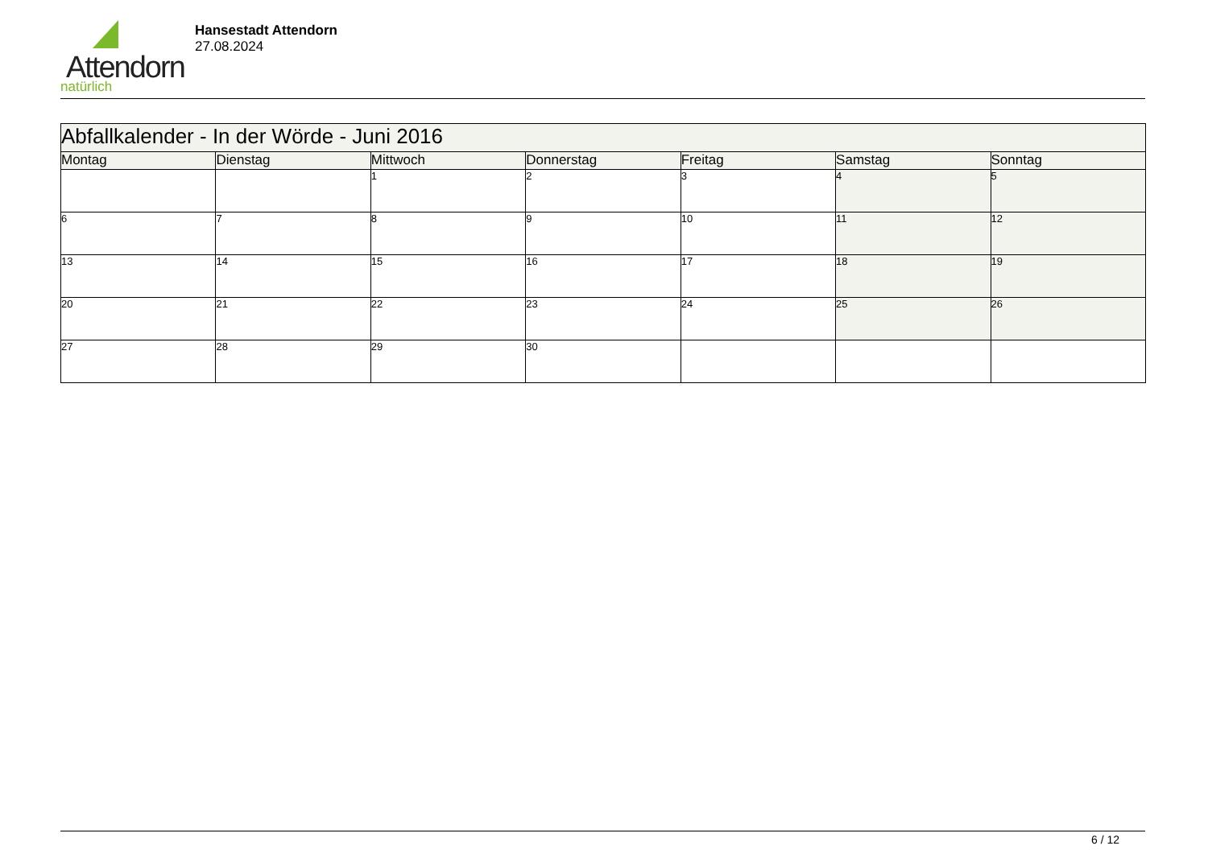Attendorn
natürlich
Hansestadt Attendorn
27.08.2024
| Abfallkalender - In der Wörde - Juni 2016 | | | | | | |
| Montag | Dienstag | Mittwoch | Donnerstag | Freitag | Samstag | Sonntag |
| | | 1 | 2 | 3 | 4 | 5 |
| 6 | 7 | 8 | 9 | 10 | 11 | 12 |
| 13 | 14 | 15 | 16 | 17 | 18 | 19 |
| 20 | 21 | 22 | 23 | 24 | 25 | 26 |
| 27 | 28 | 29 | 30 | | | |
6 / 12